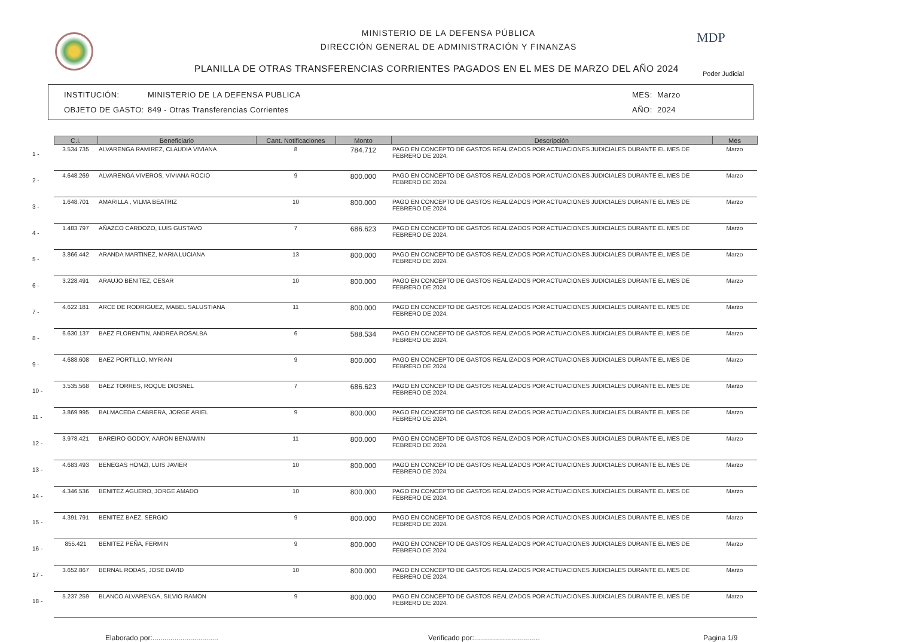MINISTERIO DE LA DEFENSA PÚBLICA
DIRECCIÓN GENERAL DE ADMINISTRACIÓN Y FINANZAS
PLANILLA DE OTRAS TRANSFERENCIAS CORRIENTES PAGADOS EN EL MES DE MARZO DEL AÑO 2024
MDP
Poder Judicial
INSTITUCIÓN:
OBJETO DE GASTO:
MINISTERIO DE LA DEFENSA PUBLICA
849 - Otras Transferencias Corrientes
MES:
AÑO:
Marzo
2024
| | C.I. | Beneficiario | Cant. Notificaciones | Monto | Descripción | Mes |
| --- | --- | --- | --- | --- | --- | --- |
| 1 - | 3.534.735 | ALVARENGA RAMIREZ, CLAUDIA VIVIANA | 8 | 784.712 | PAGO EN CONCEPTO DE GASTOS REALIZADOS POR ACTUACIONES JUDICIALES DURANTE EL MES DE FEBRERO DE 2024. | Marzo |
| 2 - | 4.648.269 | ALVARENGA VIVEROS, VIVIANA ROCIO | 9 | 800.000 | PAGO EN CONCEPTO DE GASTOS REALIZADOS POR ACTUACIONES JUDICIALES DURANTE EL MES DE FEBRERO DE 2024. | Marzo |
| 3 - | 1.648.701 | AMARILLA , VILMA BEATRIZ | 10 | 800.000 | PAGO EN CONCEPTO DE GASTOS REALIZADOS POR ACTUACIONES JUDICIALES DURANTE EL MES DE FEBRERO DE 2024. | Marzo |
| 4 - | 1.483.797 | AÑAZCO CARDOZO, LUIS GUSTAVO | 7 | 686.623 | PAGO EN CONCEPTO DE GASTOS REALIZADOS POR ACTUACIONES JUDICIALES DURANTE EL MES DE FEBRERO DE 2024. | Marzo |
| 5 - | 3.866.442 | ARANDA MARTINEZ, MARIA LUCIANA | 13 | 800.000 | PAGO EN CONCEPTO DE GASTOS REALIZADOS POR ACTUACIONES JUDICIALES DURANTE EL MES DE FEBRERO DE 2024. | Marzo |
| 6 - | 3.228.491 | ARAUJO BENITEZ, CESAR | 10 | 800.000 | PAGO EN CONCEPTO DE GASTOS REALIZADOS POR ACTUACIONES JUDICIALES DURANTE EL MES DE FEBRERO DE 2024. | Marzo |
| 7 - | 4.622.181 | ARCE DE RODRIGUEZ, MABEL SALUSTIANA | 11 | 800.000 | PAGO EN CONCEPTO DE GASTOS REALIZADOS POR ACTUACIONES JUDICIALES DURANTE EL MES DE FEBRERO DE 2024. | Marzo |
| 8 - | 6.630.137 | BAEZ FLORENTIN, ANDREA ROSALBA | 6 | 588.534 | PAGO EN CONCEPTO DE GASTOS REALIZADOS POR ACTUACIONES JUDICIALES DURANTE EL MES DE FEBRERO DE 2024. | Marzo |
| 9 - | 4.688.608 | BAEZ PORTILLO, MYRIAN | 9 | 800.000 | PAGO EN CONCEPTO DE GASTOS REALIZADOS POR ACTUACIONES JUDICIALES DURANTE EL MES DE FEBRERO DE 2024. | Marzo |
| 10 - | 3.535.568 | BAEZ TORRES, ROQUE DIOSNEL | 7 | 686.623 | PAGO EN CONCEPTO DE GASTOS REALIZADOS POR ACTUACIONES JUDICIALES DURANTE EL MES DE FEBRERO DE 2024. | Marzo |
| 11 - | 3.869.995 | BALMACEDA CABRERA, JORGE ARIEL | 9 | 800.000 | PAGO EN CONCEPTO DE GASTOS REALIZADOS POR ACTUACIONES JUDICIALES DURANTE EL MES DE FEBRERO DE 2024. | Marzo |
| 12 - | 3.978.421 | BAREIRO GODOY, AARON BENJAMIN | 11 | 800.000 | PAGO EN CONCEPTO DE GASTOS REALIZADOS POR ACTUACIONES JUDICIALES DURANTE EL MES DE FEBRERO DE 2024. | Marzo |
| 13 - | 4.683.493 | BENEGAS HOMZI, LUIS JAVIER | 10 | 800.000 | PAGO EN CONCEPTO DE GASTOS REALIZADOS POR ACTUACIONES JUDICIALES DURANTE EL MES DE FEBRERO DE 2024. | Marzo |
| 14 - | 4.346.536 | BENITEZ AGUERO, JORGE AMADO | 10 | 800.000 | PAGO EN CONCEPTO DE GASTOS REALIZADOS POR ACTUACIONES JUDICIALES DURANTE EL MES DE FEBRERO DE 2024. | Marzo |
| 15 - | 4.391.791 | BENITEZ BAEZ, SERGIO | 9 | 800.000 | PAGO EN CONCEPTO DE GASTOS REALIZADOS POR ACTUACIONES JUDICIALES DURANTE EL MES DE FEBRERO DE 2024. | Marzo |
| 16 - | 855.421 | BENITEZ PEÑA, FERMIN | 9 | 800.000 | PAGO EN CONCEPTO DE GASTOS REALIZADOS POR ACTUACIONES JUDICIALES DURANTE EL MES DE FEBRERO DE 2024. | Marzo |
| 17 - | 3.652.867 | BERNAL RODAS, JOSE DAVID | 10 | 800.000 | PAGO EN CONCEPTO DE GASTOS REALIZADOS POR ACTUACIONES JUDICIALES DURANTE EL MES DE FEBRERO DE 2024. | Marzo |
| 18 - | 5.237.259 | BLANCO ALVARENGA, SILVIO RAMON | 9 | 800.000 | PAGO EN CONCEPTO DE GASTOS REALIZADOS POR ACTUACIONES JUDICIALES DURANTE EL MES DE FEBRERO DE 2024. | Marzo |
Elaborado por:................................. Verificado por:................................. Pagina 1/9